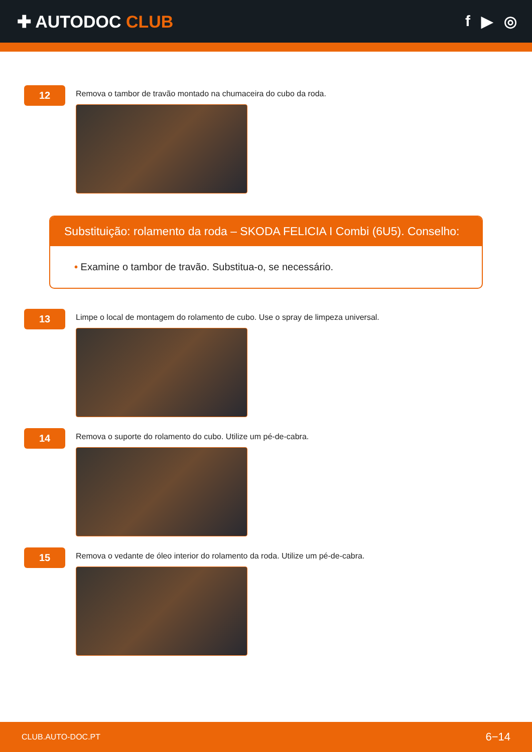✚ AUTODOC CLUB f ▶ ◎
12
Remova o tambor de travão montado na chumaceira do cubo da roda.
Substituição: rolamento da roda – SKODA FELICIA I Combi (6U5). Conselho:
• Examine o tambor de travão. Substitua-o, se necessário.
13
Limpe o local de montagem do rolamento de cubo. Use o spray de limpeza universal.
14
Remova o suporte do rolamento do cubo. Utilize um pé-de-cabra.
15
Remova o vedante de óleo interior do rolamento da roda. Utilize um pé-de-cabra.
CLUB.AUTO-DOC.PT 6−14